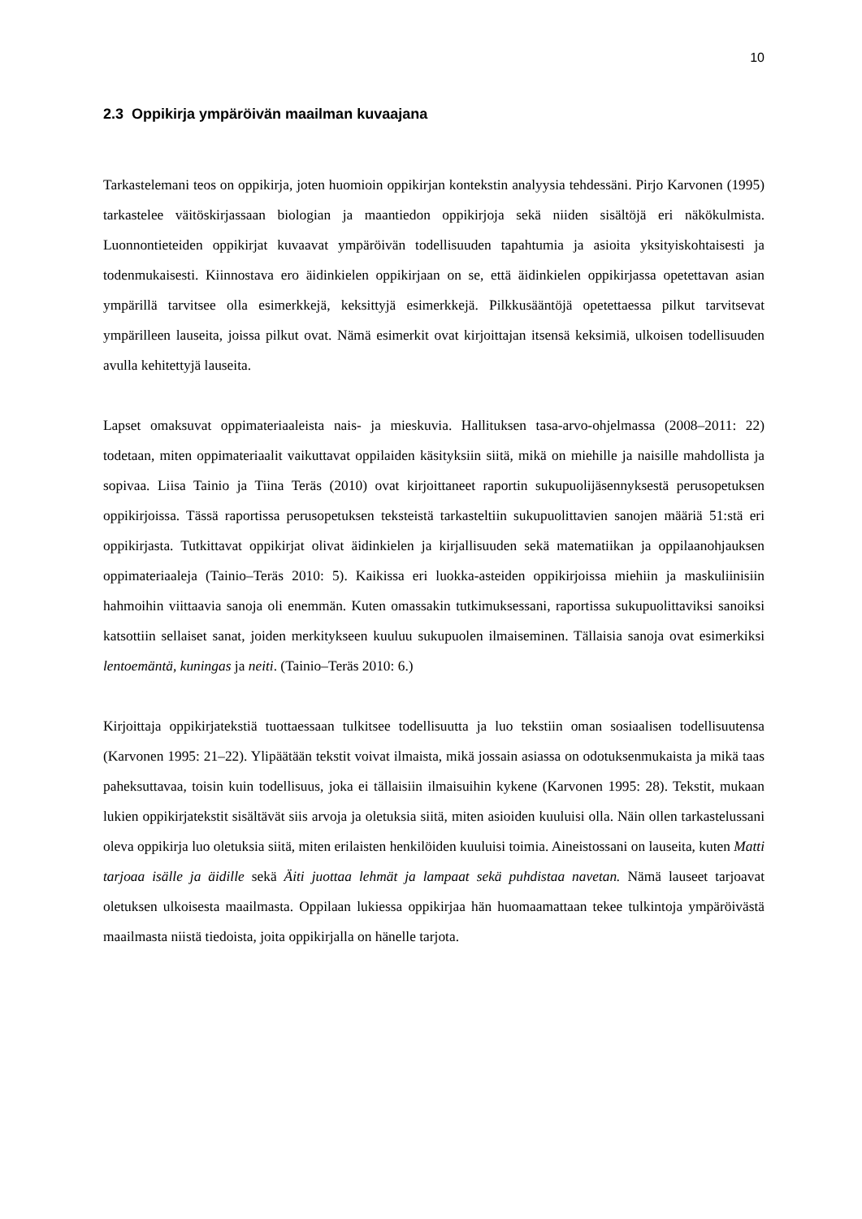10
2.3 Oppikirja ympäröivän maailman kuvaajana
Tarkastelemani teos on oppikirja, joten huomioin oppikirjan kontekstin analyysia tehdessäni. Pirjo Karvonen (1995) tarkastelee väitöskirjassaan biologian ja maantiedon oppikirjoja sekä niiden sisältöjä eri näkökulmista. Luonnontieteiden oppikirjat kuvaavat ympäröivän todellisuuden tapahtumia ja asioita yksityiskohtaisesti ja todenmukaisesti. Kiinnostava ero äidinkielen oppikirjaan on se, että äidinkielen oppikirjassa opetettavan asian ympärillä tarvitsee olla esimerkkejä, keksittyjä esimerkkejä. Pilkkusääntöjä opetettaessa pilkut tarvitsevat ympärilleen lauseita, joissa pilkut ovat. Nämä esimerkit ovat kirjoittajan itsensä keksimiä, ulkoisen todellisuuden avulla kehitettyjä lauseita.
Lapset omaksuvat oppimateriaaleista nais- ja mieskuvia. Hallituksen tasa-arvo-ohjelmassa (2008–2011: 22) todetaan, miten oppimateriaalit vaikuttavat oppilaiden käsityksiin siitä, mikä on miehille ja naisille mahdollista ja sopivaa. Liisa Tainio ja Tiina Teräs (2010) ovat kirjoittaneet raportin sukupuolijäsennyksestä perusopetuksen oppikirjoissa. Tässä raportissa perusopetuksen teksteistä tarkasteltiin sukupuolittavien sanojen määriä 51:stä eri oppikirjasta. Tutkittavat oppikirjat olivat äidinkielen ja kirjallisuuden sekä matematiikan ja oppilaanohjauksen oppimateriaaleja (Tainio–Teräs 2010: 5). Kaikissa eri luokka-asteiden oppikirjoissa miehiin ja maskuliinisiin hahmoihin viittaavia sanoja oli enemmän. Kuten omassakin tutkimuksessani, raportissa sukupuolittaviksi sanoiksi katsottiin sellaiset sanat, joiden merkitykseen kuuluu sukupuolen ilmaiseminen. Tällaisia sanoja ovat esimerkiksi lentoemäntä, kuningas ja neiti. (Tainio–Teräs 2010: 6.)
Kirjoittaja oppikirjatekstiä tuottaessaan tulkitsee todellisuutta ja luo tekstiin oman sosiaalisen todellisuutensa (Karvonen 1995: 21–22). Ylipäätään tekstit voivat ilmaista, mikä jossain asiassa on odotuksenmukaista ja mikä taas paheksuttavaa, toisin kuin todellisuus, joka ei tällaisiin ilmaisuihin kykene (Karvonen 1995: 28). Tekstit, mukaan lukien oppikirjatekstit sisältävät siis arvoja ja oletuksia siitä, miten asioiden kuuluisi olla. Näin ollen tarkastelussani oleva oppikirja luo oletuksia siitä, miten erilaisten henkilöiden kuuluisi toimia. Aineistossani on lauseita, kuten Matti tarjoaa isälle ja äidille sekä Äiti juottaa lehmät ja lampaat sekä puhdistaa navetan. Nämä lauseet tarjoavat oletuksen ulkoisesta maailmasta. Oppilaan lukiessa oppikirjaa hän huomaamattaan tekee tulkintoja ympäröivästä maailmasta niistä tiedoista, joita oppikirjalla on hänelle tarjota.